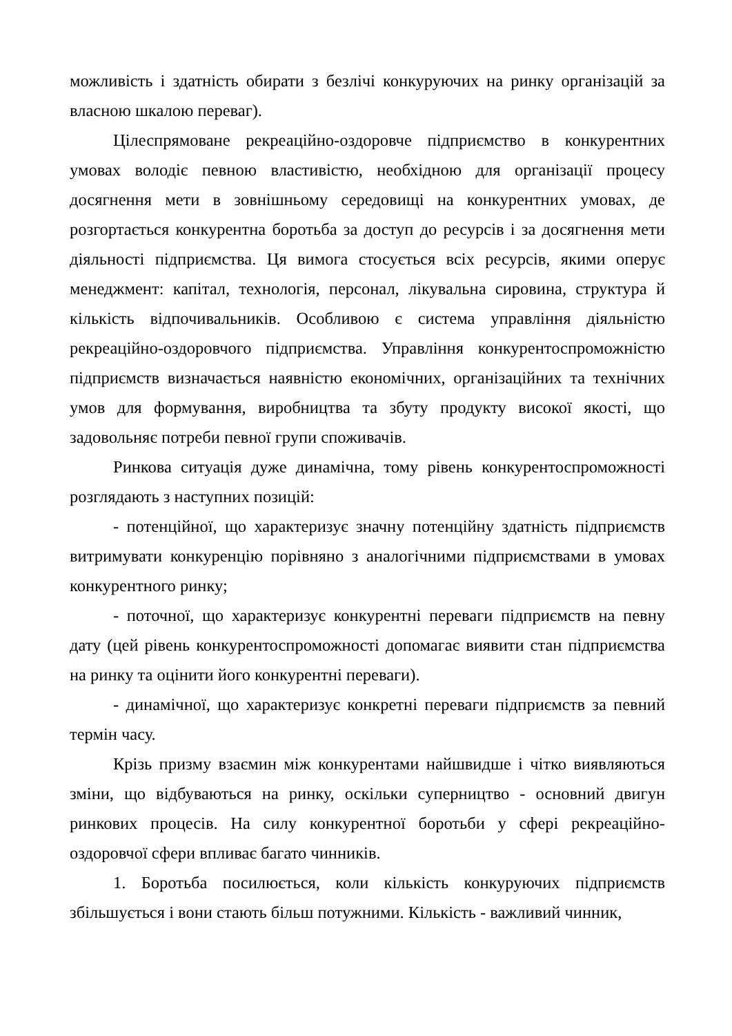можливість і здатність обирати з безлічі конкуруючих на ринку організацій за власною шкалою переваг).
Цілеспрямоване рекреаційно-оздоровче підприємство в конкурентних умовах володіє певною властивістю, необхідною для організації процесу досягнення мети в зовнішньому середовищі на конкурентних умовах, де розгортається конкурентна боротьба за доступ до ресурсів і за досягнення мети діяльності підприємства. Ця вимога стосується всіх ресурсів, якими оперує менеджмент: капітал, технологія, персонал, лікувальна сировина, структура й кількість відпочивальників. Особливою є система управління діяльністю рекреаційно-оздоровчого підприємства. Управління конкурентоспроможністю підприємств визначається наявністю економічних, організаційних та технічних умов для формування, виробництва та збуту продукту високої якості, що задовольняє потреби певної групи споживачів.
Ринкова ситуація дуже динамічна, тому рівень конкурентоспроможності розглядають з наступних позицій:
- потенційної, що характеризує значну потенційну здатність підприємств витримувати конкуренцію порівняно з аналогічними підприємствами в умовах конкурентного ринку;
- поточної, що характеризує конкурентні переваги підприємств на певну дату (цей рівень конкурентоспроможності допомагає виявити стан підприємства на ринку та оцінити його конкурентні переваги).
- динамічної, що характеризує конкретні переваги підприємств за певний термін часу.
Крізь призму взаємин між конкурентами найшвидше і чітко виявляються зміни, що відбуваються на ринку, оскільки суперництво - основний двигун ринкових процесів. На силу конкурентної боротьби у сфері рекреаційно-оздоровчої сфери впливає багато чинників.
1. Боротьба посилюється, коли кількість конкуруючих підприємств збільшується і вони стають більш потужними. Кількість - важливий чинник,